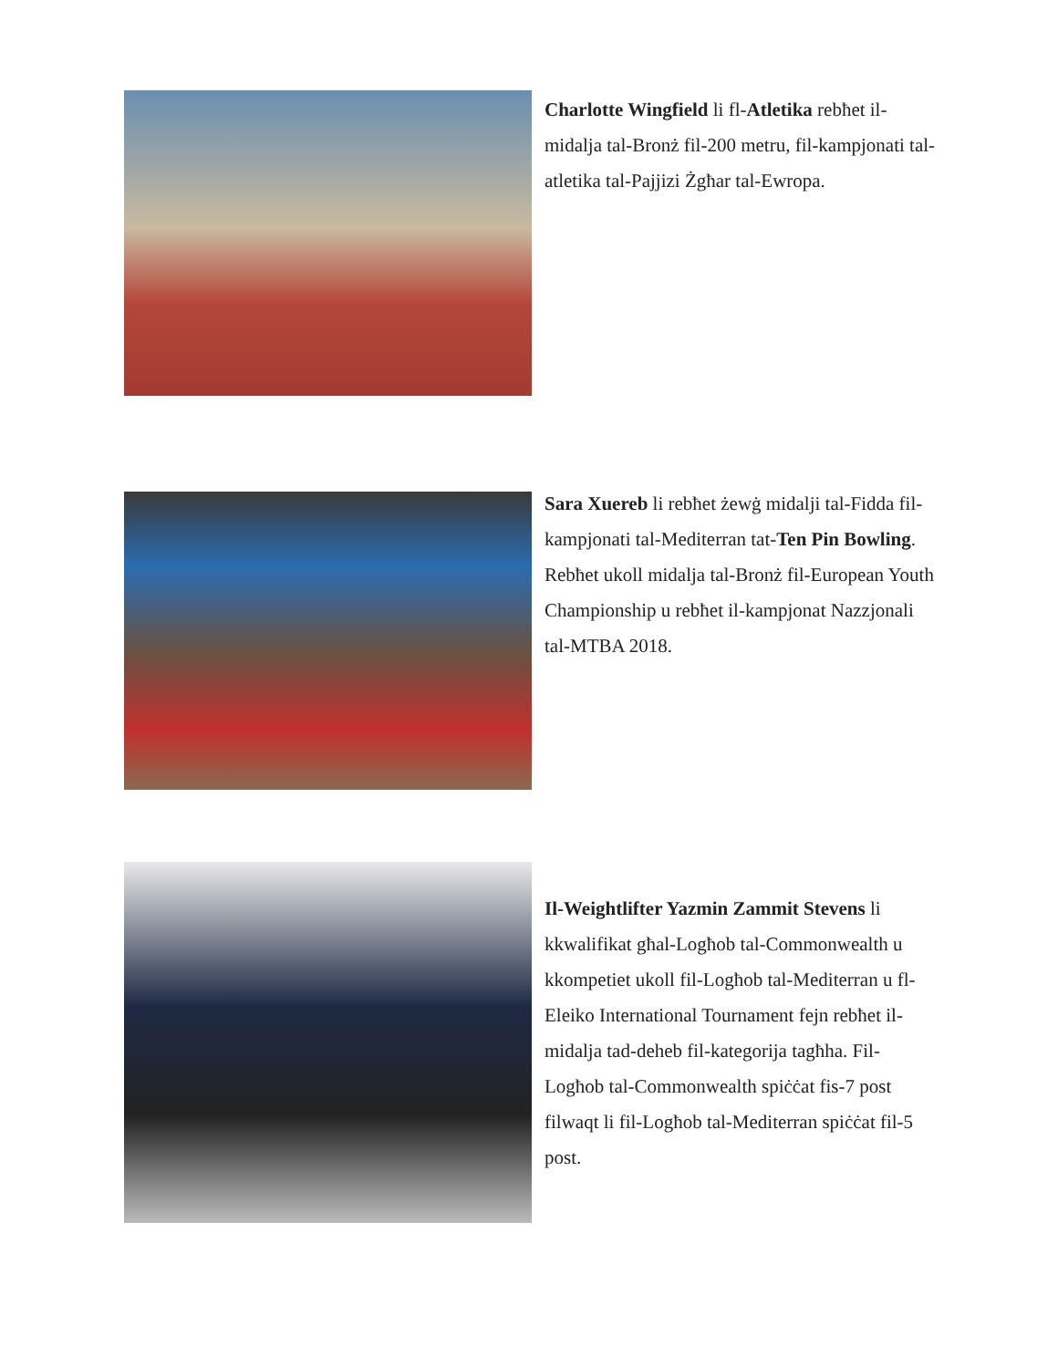Charlotte Wingfield li fl-Atletika rebħet il-midalja tal-Bronż fil-200 metru, fil-kampjonati tal-atletika tal-Pajjizi Żgħar tal-Ewropa.
Sara Xuereb li rebħet żewġ midalji tal-Fidda fil-kampjonati tal-Mediterran tat-Ten Pin Bowling. Rebħet ukoll midalja tal-Bronż fil-European Youth Championship u rebħet il-kampjonat Nazzjonali tal-MTBA 2018.
Il-Weightlifter Yazmin Zammit Stevens li kkwalifikat għal-Logħob tal-Commonwealth u kkompetiet ukoll fil-Logħob tal-Mediterran u fl-Eleiko International Tournament fejn rebħet il-midalja tad-deheb fil-kategorija tagħha. Fil-Logħob tal-Commonwealth spiċċat fis-7 post filwaqt li fil-Logħob tal-Mediterran spiċċat fil-5 post.